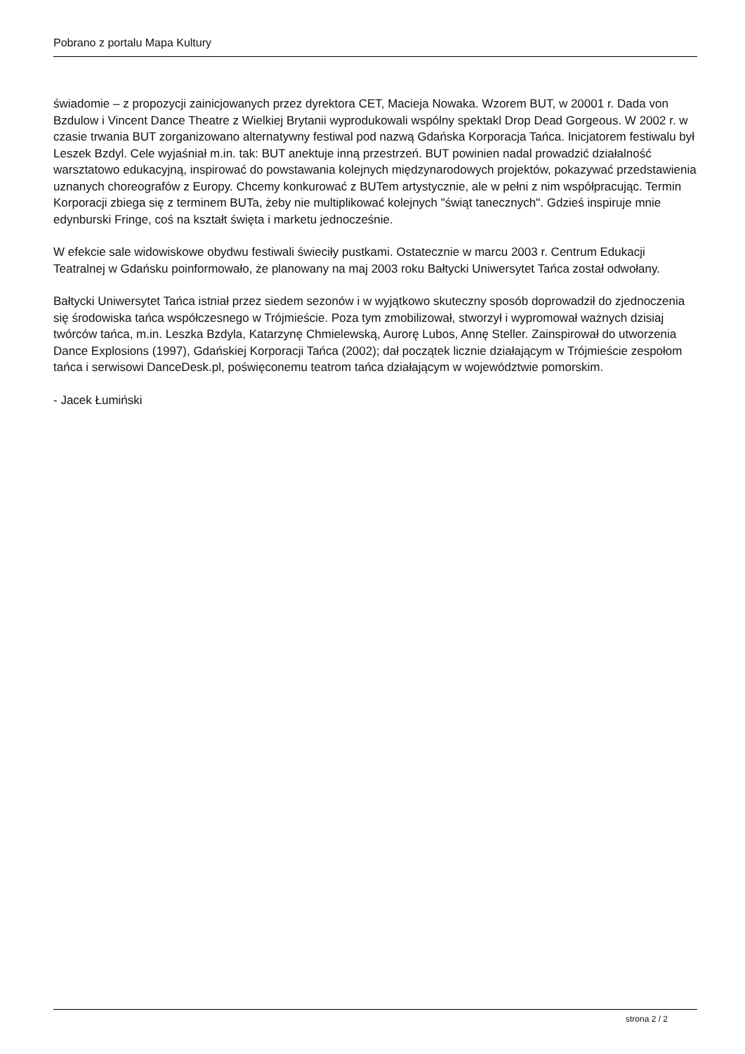Pobrano z portalu Mapa Kultury
świadomie – z propozycji zainicjowanych przez dyrektora CET, Macieja Nowaka. Wzorem BUT, w 20001 r. Dada von Bzdulow i Vincent Dance Theatre z Wielkiej Brytanii wyprodukowali wspólny spektakl Drop Dead Gorgeous. W 2002 r. w czasie trwania BUT zorganizowano alternatywny festiwal pod nazwą Gdańska Korporacja Tańca. Inicjatorem festiwalu był Leszek Bzdyl. Cele wyjaśniał m.in. tak: BUT anektuje inną przestrzeń. BUT powinien nadal prowadzić działalność warsztatowo edukacyjną, inspirować do powstawania kolejnych międzynarodowych projektów, pokazywać przedstawienia uznanych choreografów z Europy. Chcemy konkurować z BUTem artystycznie, ale w pełni z nim współpracując. Termin Korporacji zbiega się z terminem BUTa, żeby nie multiplikować kolejnych "świąt tanecznych". Gdzieś inspiruje mnie edynburski Fringe, coś na kształt święta i marketu jednocześnie.
W efekcie sale widowiskowe obydwu festiwali świeciły pustkami. Ostatecznie w marcu 2003 r. Centrum Edukacji Teatralnej w Gdańsku poinformowało, że planowany na maj 2003 roku Bałtycki Uniwersytet Tańca został odwołany.
Bałtycki Uniwersytet Tańca istniał przez siedem sezonów i w wyjątkowo skuteczny sposób doprowadził do zjednoczenia się środowiska tańca współczesnego w Trójmieście. Poza tym zmobilizował, stworzył i wypromował ważnych dzisiaj twórców tańca, m.in. Leszka Bzdyla, Katarzynę Chmielewską, Aurorę Lubos, Annę Steller. Zainspirował do utworzenia Dance Explosions (1997), Gdańskiej Korporacji Tańca (2002); dał początek licznie działającym w Trójmieście zespołom tańca i serwisowi DanceDesk.pl, poświęconemu teatrom tańca działającym w województwie pomorskim.
- Jacek Łumiński
strona 2 / 2